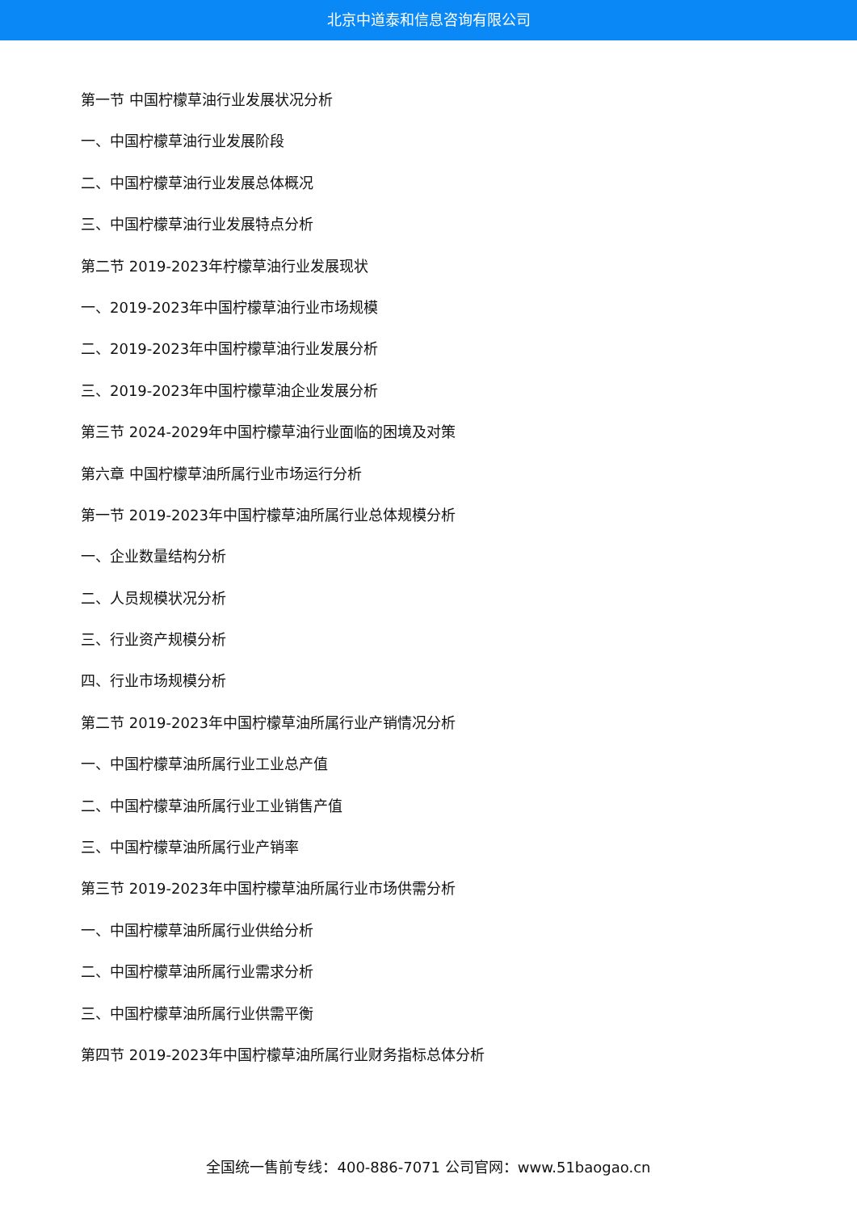北京中道泰和信息咨询有限公司
第一节 中国柠檬草油行业发展状况分析
一、中国柠檬草油行业发展阶段
二、中国柠檬草油行业发展总体概况
三、中国柠檬草油行业发展特点分析
第二节 2019-2023年柠檬草油行业发展现状
一、2019-2023年中国柠檬草油行业市场规模
二、2019-2023年中国柠檬草油行业发展分析
三、2019-2023年中国柠檬草油企业发展分析
第三节 2024-2029年中国柠檬草油行业面临的困境及对策
第六章 中国柠檬草油所属行业市场运行分析
第一节 2019-2023年中国柠檬草油所属行业总体规模分析
一、企业数量结构分析
二、人员规模状况分析
三、行业资产规模分析
四、行业市场规模分析
第二节 2019-2023年中国柠檬草油所属行业产销情况分析
一、中国柠檬草油所属行业工业总产值
二、中国柠檬草油所属行业工业销售产值
三、中国柠檬草油所属行业产销率
第三节 2019-2023年中国柠檬草油所属行业市场供需分析
一、中国柠檬草油所属行业供给分析
二、中国柠檬草油所属行业需求分析
三、中国柠檬草油所属行业供需平衡
第四节 2019-2023年中国柠檬草油所属行业财务指标总体分析
全国统一售前专线：400-886-7071 公司官网：www.51baogao.cn